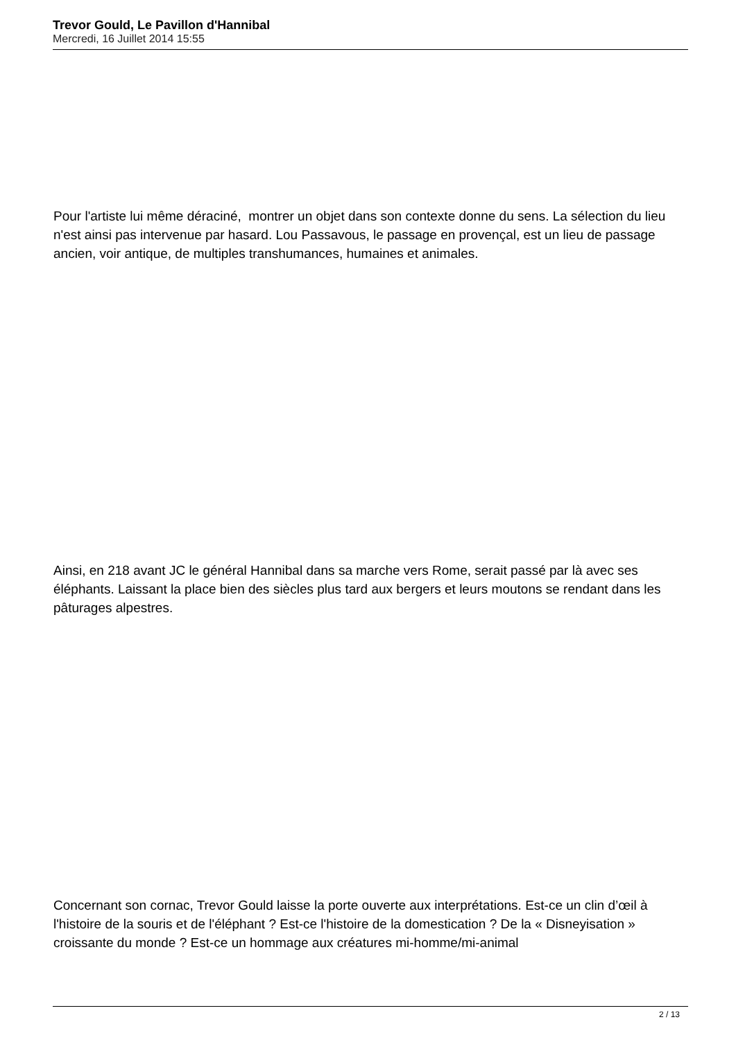Trevor Gould, Le Pavillon d'Hannibal
Mercredi, 16 Juillet 2014 15:55
Pour l'artiste lui même déraciné, montrer un objet dans son contexte donne du sens. La sélection du lieu n'est ainsi pas intervenue par hasard. Lou Passavous, le passage en provençal, est un lieu de passage ancien, voir antique, de multiples transhumances, humaines et animales.
Ainsi, en 218 avant JC le général Hannibal dans sa marche vers Rome, serait passé par là avec ses éléphants. Laissant la place bien des siècles plus tard aux bergers et leurs moutons se rendant dans les pâturages alpestres.
Concernant son cornac, Trevor Gould laisse la porte ouverte aux interprétations. Est-ce un clin d’œil à l'histoire de la souris et de l'éléphant ? Est-ce l'histoire de la domestication ? De la « Disneyisation » croissante du monde ? Est-ce un hommage aux créatures mi-homme/mi-animal
2 / 13